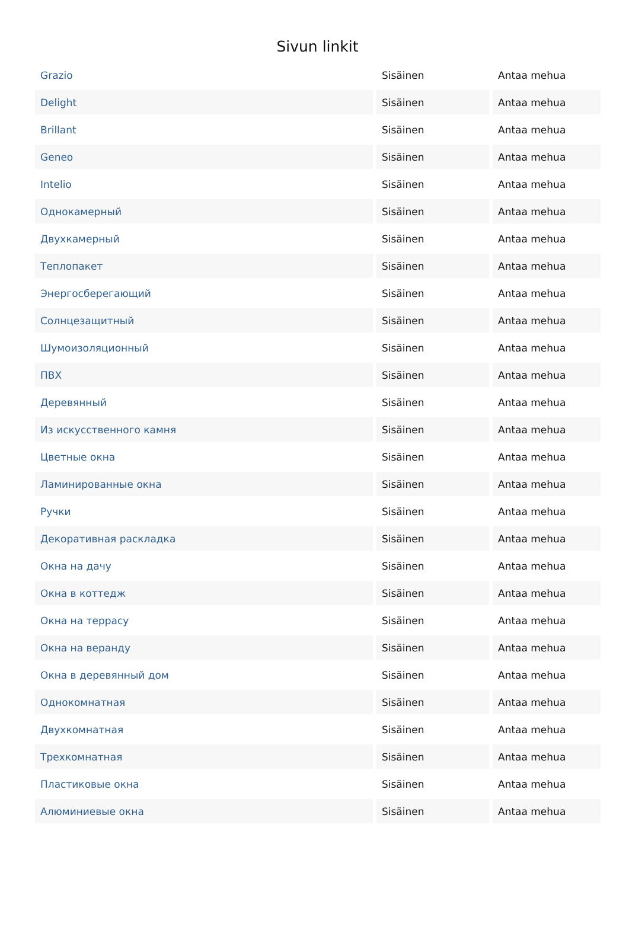Sivun linkit
| Grazio | Sisäinen | Antaa mehua |
| Delight | Sisäinen | Antaa mehua |
| Brillant | Sisäinen | Antaa mehua |
| Geneo | Sisäinen | Antaa mehua |
| Intelio | Sisäinen | Antaa mehua |
| Однокамерный | Sisäinen | Antaa mehua |
| Двухкамерный | Sisäinen | Antaa mehua |
| Теплопакет | Sisäinen | Antaa mehua |
| Энергосберегающий | Sisäinen | Antaa mehua |
| Солнцезащитный | Sisäinen | Antaa mehua |
| Шумоизоляционный | Sisäinen | Antaa mehua |
| ПВХ | Sisäinen | Antaa mehua |
| Деревянный | Sisäinen | Antaa mehua |
| Из искусственного камня | Sisäinen | Antaa mehua |
| Цветные окна | Sisäinen | Antaa mehua |
| Ламинированные окна | Sisäinen | Antaa mehua |
| Ручки | Sisäinen | Antaa mehua |
| Декоративная раскладка | Sisäinen | Antaa mehua |
| Окна на дачу | Sisäinen | Antaa mehua |
| Окна в коттедж | Sisäinen | Antaa mehua |
| Окна на террасу | Sisäinen | Antaa mehua |
| Окна на веранду | Sisäinen | Antaa mehua |
| Окна в деревянный дом | Sisäinen | Antaa mehua |
| Однокомнатная | Sisäinen | Antaa mehua |
| Двухкомнатная | Sisäinen | Antaa mehua |
| Трехкомнатная | Sisäinen | Antaa mehua |
| Пластиковые окна | Sisäinen | Antaa mehua |
| Алюминиевые окна | Sisäinen | Antaa mehua |